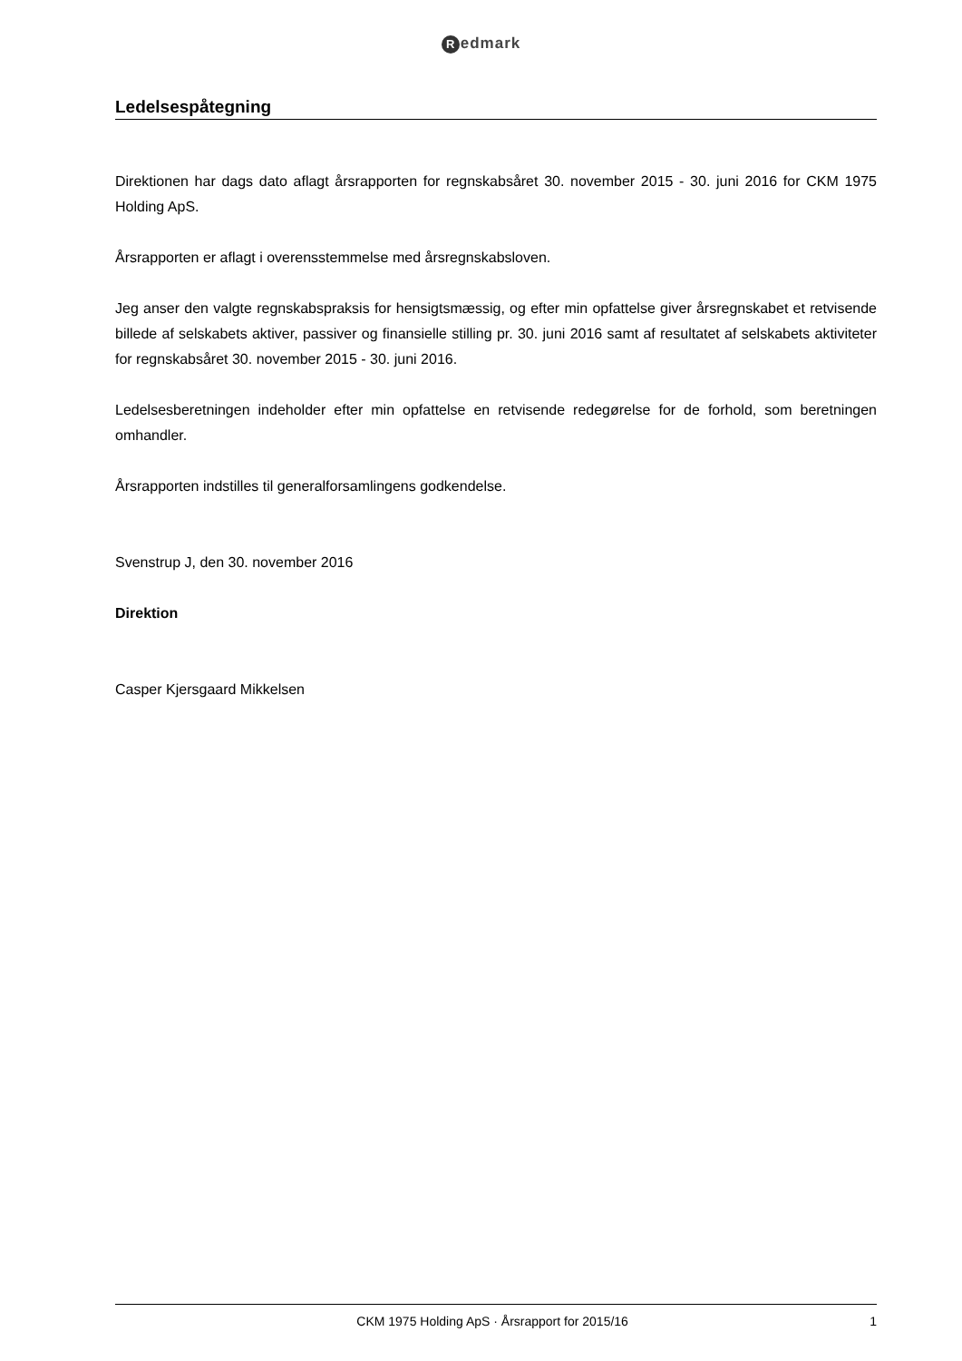Redmark
Ledelsespåtegning
Direktionen har dags dato aflagt årsrapporten for regnskabsåret 30. november 2015 - 30. juni 2016 for CKM 1975 Holding ApS.
Årsrapporten er aflagt i overensstemmelse med årsregnskabsloven.
Jeg anser den valgte regnskabspraksis for hensigtsmæssig, og efter min opfattelse giver årsregnskabet et retvisende billede af selskabets aktiver, passiver og finansielle stilling pr. 30. juni 2016 samt af resultatet af selskabets aktiviteter for regnskabsåret 30. november 2015 - 30. juni 2016.
Ledelsesberetningen indeholder efter min opfattelse en retvisende redegørelse for de forhold, som beretningen omhandler.
Årsrapporten indstilles til generalforsamlingens godkendelse.
Svenstrup J, den 30. november 2016
Direktion
Casper Kjersgaard Mikkelsen
CKM 1975 Holding ApS · Årsrapport for 2015/16 1